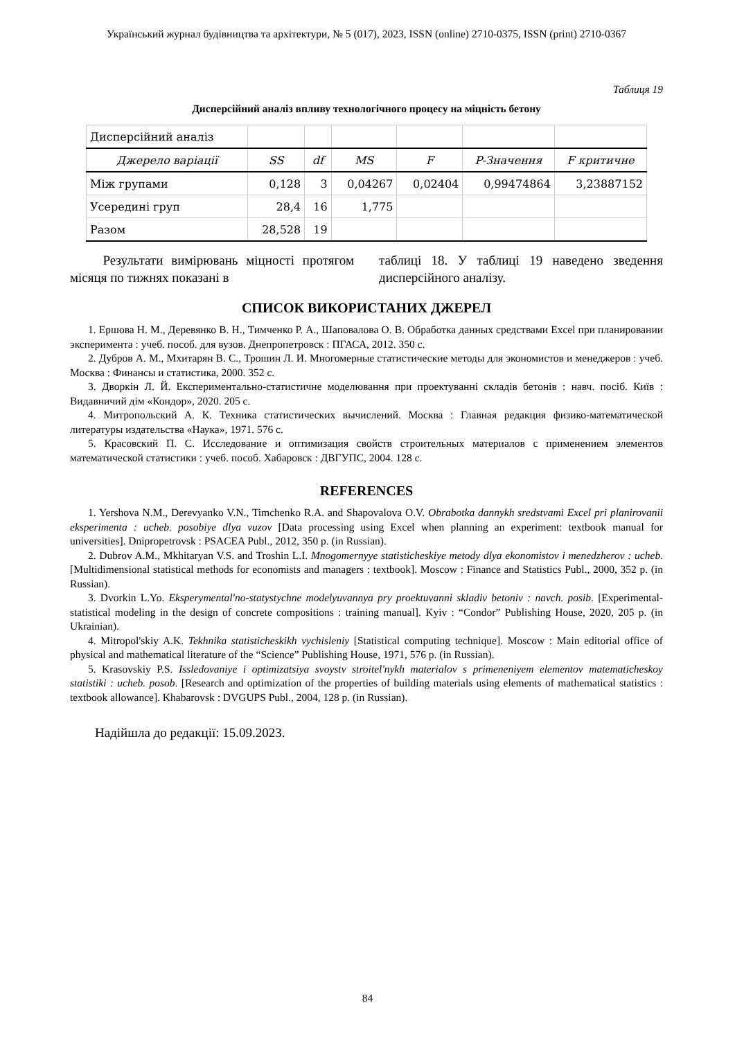Український журнал будівництва та архітектури, № 5 (017), 2023, ISSN (online) 2710-0375, ISSN (print) 2710-0367
Таблиця 19
Дисперсійний аналіз впливу технологічного процесу на міцність бетону
| Дисперсійний аналіз | | | | | | |
| Джерело варіації | SS | df | MS | F | P-Значення | F критичне |
| Між групами | 0,128 | 3 | 0,04267 | 0,02404 | 0,99474864 | 3,23887152 |
| Усередині груп | 28,4 | 16 | 1,775 | | | |
| Разом | 28,528 | 19 | | | | |
Результати вимірювань міцності протягом місяця по тижнях показані в
таблиці 18. У таблиці 19 наведено зведення дисперсійного аналізу.
СПИСОК ВИКОРИСТАНИХ ДЖЕРЕЛ
1. Ершова Н. М., Деревянко В. Н., Тимченко Р. А., Шаповалова О. В. Обработка данных средствами Excel при планировании эксперимента : учеб. пособ. для вузов. Днепропетровск : ПГАСА, 2012. 350 с.
2. Дубров А. М., Мхитарян В. С., Трошин Л. И. Многомерные статистические методы для экономистов и менеджеров : учеб. Москва : Финансы и статистика, 2000. 352 с.
3. Дворкін Л. Й. Експериментально-статистичне моделювання при проектуванні складів бетонів : навч. посіб. Київ : Видавничий дім «Кондор», 2020. 205 с.
4. Митропольский А. К. Техника статистических вычислений. Москва : Главная редакция физико-математической литературы издательства «Наука», 1971. 576 с.
5. Красовский П. С. Исследование и оптимизация свойств строительных материалов с применением элементов математической статистики : учеб. пособ. Хабаровск : ДВГУПС, 2004. 128 с.
REFERENCES
1. Yershova N.M., Derevyanko V.N., Timchenko R.A. and Shapovalova O.V. Obrabotka dannykh sredstvami Excel pri planirovanii eksperimenta : ucheb. posobiye dlya vuzov [Data processing using Excel when planning an experiment: textbook manual for universities]. Dnipropetrovsk : PSACEA Publ., 2012, 350 p. (in Russian).
2. Dubrov A.M., Mkhitaryan V.S. and Troshin L.I. Mnogomernyye statisticheskiye metody dlya ekonomistov i menedzherov : ucheb. [Multidimensional statistical methods for economists and managers : textbook]. Moscow : Finance and Statistics Publ., 2000, 352 p. (in Russian).
3. Dvorkin L.Yo. Eksperymental'no-statystychne modelyuvannya pry proektuvanni skladiv betoniv : navch. posib. [Experimental-statistical modeling in the design of concrete compositions : training manual]. Kyiv : “Condor” Publishing House, 2020, 205 p. (in Ukrainian).
4. Mitropol'skiy A.K. Tekhnika statisticheskikh vychisleniy [Statistical computing technique]. Moscow : Main editorial office of physical and mathematical literature of the “Science” Publishing House, 1971, 576 p. (in Russian).
5. Krasovskiy P.S. Issledovaniye i optimizatsiya svoystv stroitel'nykh materialov s primeneniyem elementov matematicheskoy statistiki : ucheb. posob. [Research and optimization of the properties of building materials using elements of mathematical statistics : textbook allowance]. Khabarovsk : DVGUPS Publ., 2004, 128 p. (in Russian).
Надійшла до редакції: 15.09.2023.
84